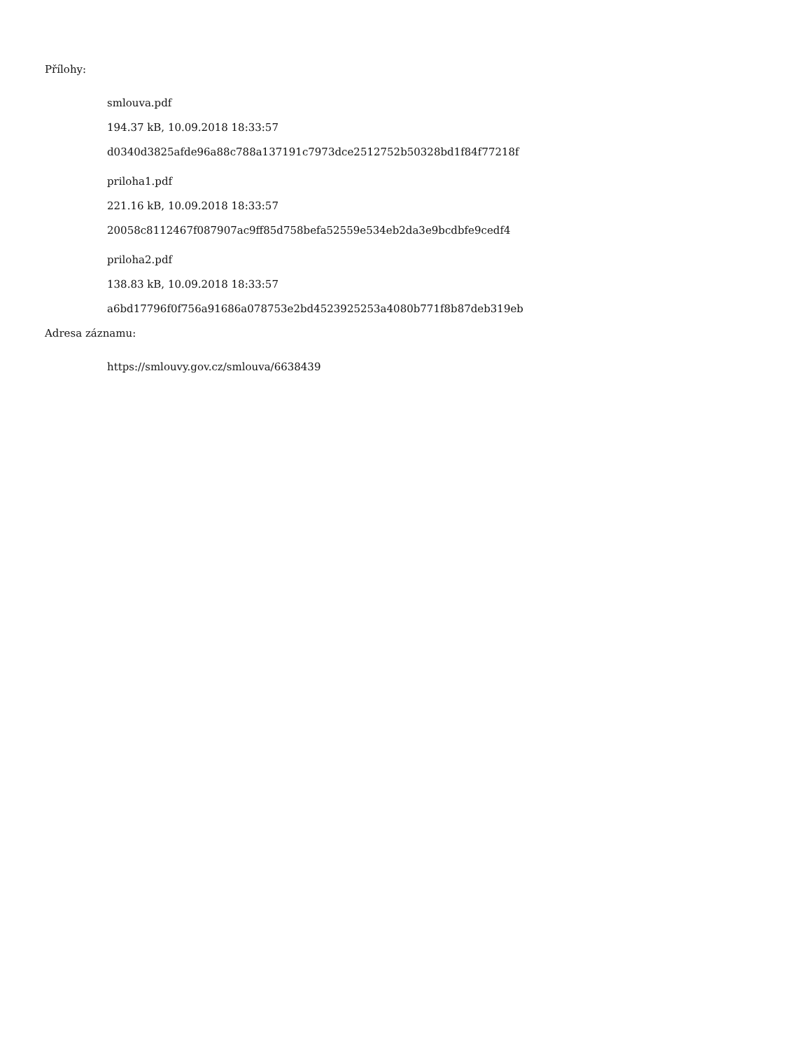Přílohy:
smlouva.pdf
194.37 kB, 10.09.2018 18:33:57
d0340d3825afde96a88c788a137191c7973dce2512752b50328bd1f84f77218f
priloha1.pdf
221.16 kB, 10.09.2018 18:33:57
20058c8112467f087907ac9ff85d758befa52559e534eb2da3e9bcdbfe9cedf4
priloha2.pdf
138.83 kB, 10.09.2018 18:33:57
a6bd17796f0f756a91686a078753e2bd4523925253a4080b771f8b87deb319eb
Adresa záznamu:
https://smlouvy.gov.cz/smlouva/6638439